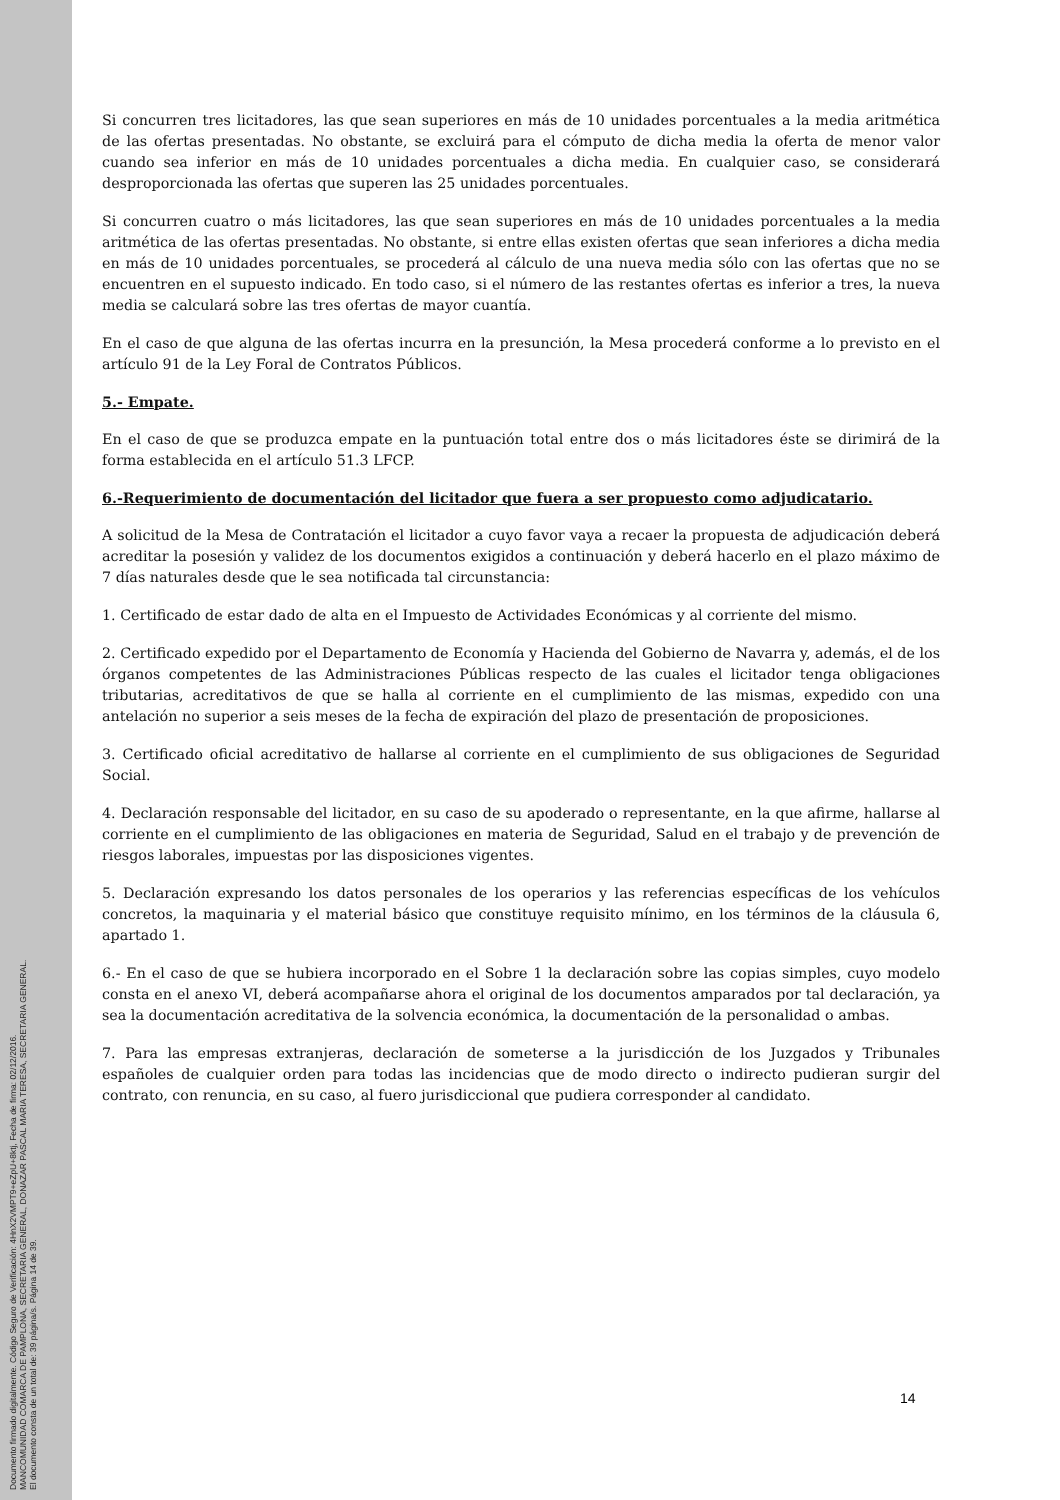Documento firmado digitalmente. Código Seguro de Verificación: 4HnX2VMPT9+eZpU+8ktj, Fecha de firma: 02/12/2016.
MANCOMUNIDAD COMARCA DE PAMPLONA, SECRETARIA GENERAL, DONAZAR PASCAL MARIA TERESA, SECRETARIA GENERAL.
El documento consta de un total de: 39 página/s. Página 14 de 39.
Si concurren tres licitadores, las que sean superiores en más de 10 unidades porcentuales a la media aritmética de las ofertas presentadas. No obstante, se excluirá para el cómputo de dicha media la oferta de menor valor cuando sea inferior en más de 10 unidades porcentuales a dicha media. En cualquier caso, se considerará desproporcionada las ofertas que superen las 25 unidades porcentuales.
Si concurren cuatro o más licitadores, las que sean superiores en más de 10 unidades porcentuales a la media aritmética de las ofertas presentadas. No obstante, si entre ellas existen ofertas que sean inferiores a dicha media en más de 10 unidades porcentuales, se procederá al cálculo de una nueva media sólo con las ofertas que no se encuentren en el supuesto indicado. En todo caso, si el número de las restantes ofertas es inferior a tres, la nueva media se calculará sobre las tres ofertas de mayor cuantía.
En el caso de que alguna de las ofertas incurra en la presunción, la Mesa procederá conforme a lo previsto en el artículo 91 de la Ley Foral de Contratos Públicos.
5.- Empate.
En el caso de que se produzca empate en la puntuación total entre dos o más licitadores éste se dirimirá de la forma establecida en el artículo 51.3 LFCP.
6.-Requerimiento de documentación del licitador que fuera a ser propuesto como adjudicatario.
A solicitud de la Mesa de Contratación el licitador a cuyo favor vaya a recaer la propuesta de adjudicación deberá acreditar la posesión y validez de los documentos exigidos a continuación y deberá hacerlo en el plazo máximo de 7 días naturales desde que le sea notificada tal circunstancia:
1. Certificado de estar dado de alta en el Impuesto de Actividades Económicas y al corriente del mismo.
2. Certificado expedido por el Departamento de Economía y Hacienda del Gobierno de Navarra y, además, el de los órganos competentes de las Administraciones Públicas respecto de las cuales el licitador tenga obligaciones tributarias, acreditativos de que se halla al corriente en el cumplimiento de las mismas, expedido con una antelación no superior a seis meses de la fecha de expiración del plazo de presentación de proposiciones.
3. Certificado oficial acreditativo de hallarse al corriente en el cumplimiento de sus obligaciones de Seguridad Social.
4. Declaración responsable del licitador, en su caso de su apoderado o representante, en la que afirme, hallarse al corriente en el cumplimiento de las obligaciones en materia de Seguridad, Salud en el trabajo y de prevención de riesgos laborales, impuestas por las disposiciones vigentes.
5. Declaración expresando los datos personales de los operarios y las referencias específicas de los vehículos concretos, la maquinaria y el material básico que constituye requisito mínimo, en los términos de la cláusula 6, apartado 1.
6.- En el caso de que se hubiera incorporado en el Sobre 1 la declaración sobre las copias simples, cuyo modelo consta en el anexo VI, deberá acompañarse ahora el original de los documentos amparados por tal declaración, ya sea la documentación acreditativa de la solvencia económica, la documentación de la personalidad o ambas.
7. Para las empresas extranjeras, declaración de someterse a la jurisdicción de los Juzgados y Tribunales españoles de cualquier orden para todas las incidencias que de modo directo o indirecto pudieran surgir del contrato, con renuncia, en su caso, al fuero jurisdiccional que pudiera corresponder al candidato.
14